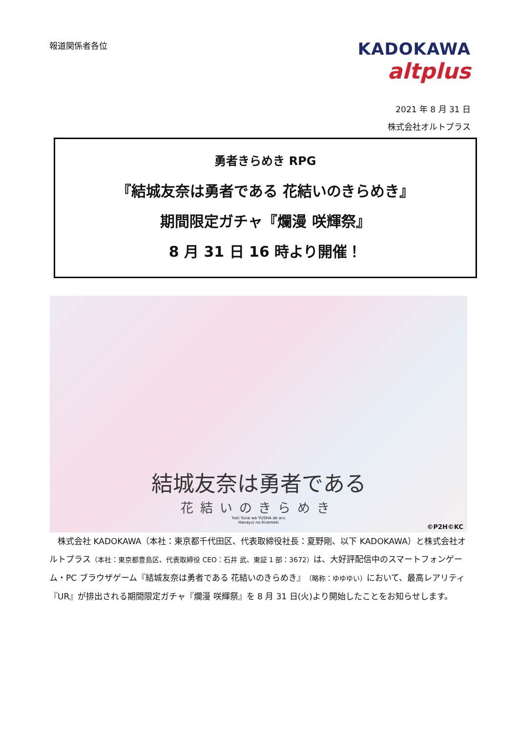報道関係者各位
KADOKAWA
altplus
2021 年 8 月 31 日
株式会社オルトプラス
勇者きらめき RPG
『結城友奈は勇者である 花結いのきらめき』
期間限定ガチャ『爛漫 咲輝祭』
8 月 31 日 16 時より開催！
結城友奈は勇者である
花結いのきらめき
Yuki Yuna wa YUSHA de aru
Hanayui no Kirameki
©P2H©KC
　株式会社 KADOKAWA（本社：東京都千代田区、代表取締役社長：夏野剛、以下 KADOKAWA）と株式会社オルトプラス（本社：東京都豊島区、代表取締役 CEO：石井 武、東証 1 部：3672）は、大好評配信中のスマートフォンゲーム・PC ブラウザゲーム『結城友奈は勇者である 花結いのきらめき』（略称：ゆゆゆい）において、最高レアリティ『UR』が排出される期間限定ガチャ『爛漫 咲輝祭』を 8 月 31 日(火)より開始したことをお知らせします。